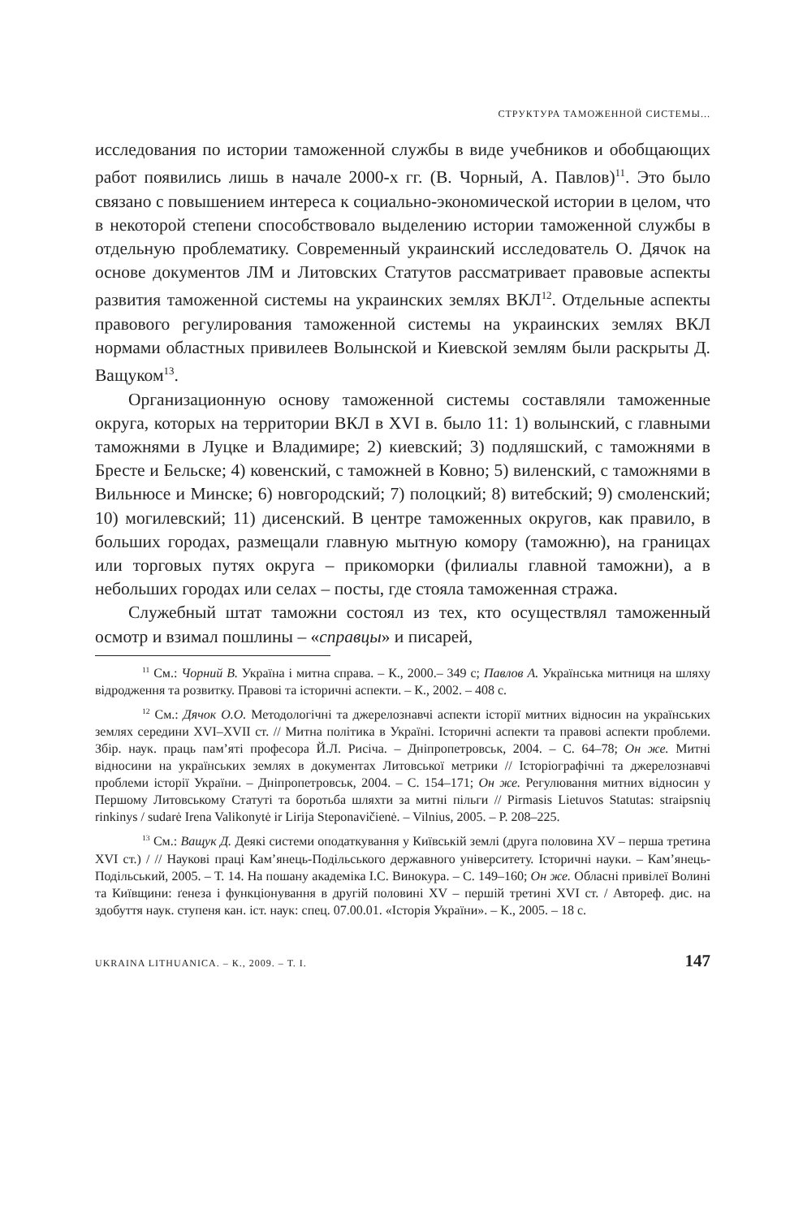СТРУКТУРА ТАМОЖЕННОЙ СИСТЕМЫ...
исследования по истории таможенной службы в виде учебников и обобщающих работ появились лишь в начале 2000-х гг. (В. Чорный, А. Павлов)<sup>11</sup>. Это было связано с повышением интереса к социально-экономической истории в целом, что в некоторой степени способствовало выделению истории таможенной службы в отдельную проблематику. Современный украинский исследователь О. Дячок на основе документов ЛМ и Литовских Статутов рассматривает правовые аспекты развития таможенной системы на украинских землях ВКЛ<sup>12</sup>. Отдельные аспекты правового регулирования таможенной системы на украинских землях ВКЛ нормами областных привилеев Волынской и Киевской землям были раскрыты Д. Ващуком<sup>13</sup>.
Организационную основу таможенной системы составляли таможенные округа, которых на территории ВКЛ в XVI в. было 11: 1) волынский, с главными таможнями в Луцке и Владимире; 2) киевский; 3) подляшский, с таможнями в Бресте и Бельске; 4) ковенский, с таможней в Ковно; 5) виленский, с таможнями в Вильнюсе и Минске; 6) новгородский; 7) полоцкий; 8) витебский; 9) смоленский; 10) могилевский; 11) дисенский. В центре таможенных округов, как правило, в больших городах, размещали главную мытную комору (таможню), на границах или торговых путях округа – прикоморки (филиалы главной таможни), а в небольших городах или селах – посты, где стояла таможенная стража.
Служебный штат таможни состоял из тех, кто осуществлял таможенный осмотр и взимал пошлины – «справцы» и писарей,
<sup>11</sup> См.: Чорний В. Україна і митна справа. – К., 2000.– 349 с; Павлов А. Українська митниця на шляху відродження та розвитку. Правові та історичні аспекти. – К., 2002. – 408 с.
<sup>12</sup> См.: Дячок О.О. Методологічні та джерелознавчі аспекти історії митних відносин на українських землях середини XVI–XVII ст. // Митна політика в Україні. Історичні аспекти та правові аспекти проблеми. Збір. наук. праць пам’яті професора Й.Л. Рисіча. – Дніпропетровськ, 2004. – С. 64–78; Он же. Митні відносини на українських землях в документах Литовської метрики // Історіографічні та джерелознавчі проблеми історії України. – Дніпропетровськ, 2004. – С. 154–171; Он же. Регулювання митних відносин у Першому Литовському Статуті та боротьба шляхти за митні пільги // Pirmasis Lietuvos Statutas: straipsnių rinkinys / sudarė Irena Valikonytė ir Lirija Steponavičienė. – Vilnius, 2005. – P. 208–225.
<sup>13</sup> См.: Ващук Д. Деякі системи оподаткування у Київській землі (друга половина XV – перша третина XVI ст.) / // Наукові праці Кам’янець-Подільського державного університету. Історичні науки. – Кам’янець-Подільський, 2005. – Т. 14. На пошану академіка І.С. Винокура. – С. 149–160; Он же. Обласні привілеї Волині та Київщини: ґенеза і функціонування в другій половині XV – першій третині XVI ст. / Автореф. дис. на здобуття наук. ступеня кан. іст. наук: спец. 07.00.01. «Історія України». – К., 2005. – 18 с.
UKRAINA LITHUANICA. – К., 2009. – Т. I. 147